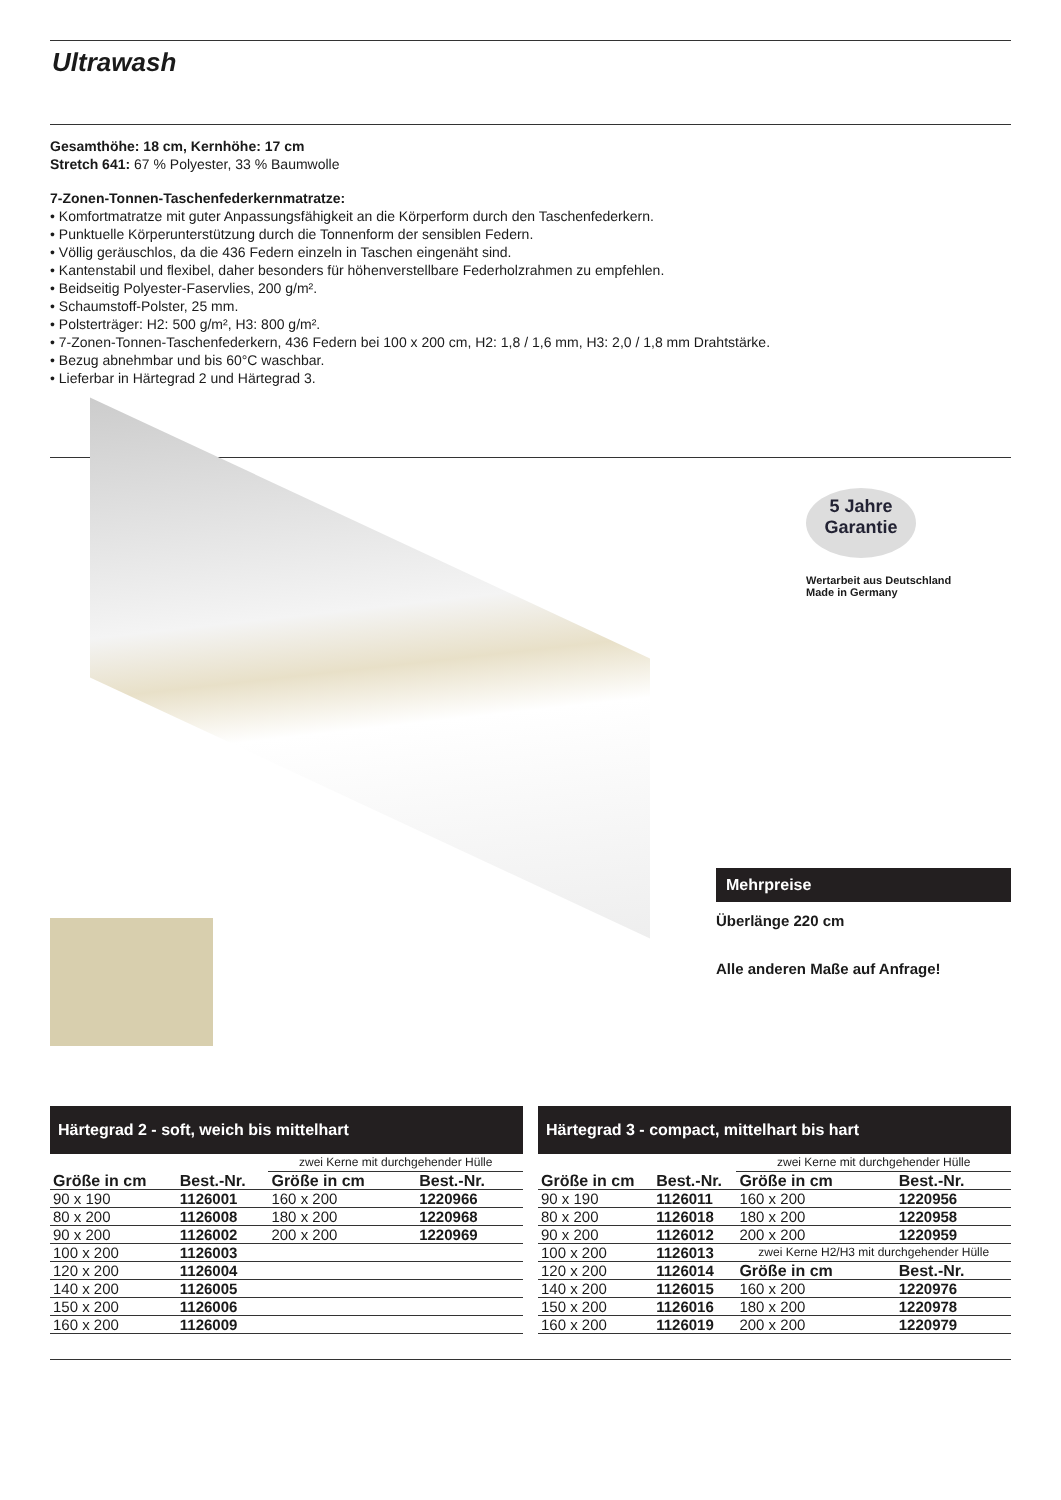Ultrawash
Gesamthöhe: 18 cm, Kernhöhe: 17 cm
Stretch 641: 67 % Polyester, 33 % Baumwolle
7-Zonen-Tonnen-Taschenfederkernmatratze:
• Komfortmatratze mit guter Anpassungsfähigkeit an die Körperform durch den Taschenfederkern.
• Punktuelle Körperunterstützung durch die Tonnenform der sensiblen Federn.
• Völlig geräuschlos, da die 436 Federn einzeln in Taschen eingenäht sind.
• Kantenstabil und flexibel, daher besonders für höhenverstellbare Federholzrahmen zu empfehlen.
• Beidseitig Polyester-Faservlies, 200 g/m².
• Schaumstoff-Polster, 25 mm.
• Polsterträger: H2: 500 g/m², H3: 800 g/m².
• 7-Zonen-Tonnen-Taschenfederkern, 436 Federn bei 100 x 200 cm, H2: 1,8 / 1,6 mm, H3: 2,0 / 1,8 mm Drahtstärke.
• Bezug abnehmbar und bis 60°C waschbar.
• Lieferbar in Härtegrad 2 und Härtegrad 3.
5 Jahre
Garantie
Wertarbeit aus Deutschland
Made in Germany
Mehrpreise
Überlänge 220 cm
Alle anderen Maße auf Anfrage!
Härtegrad 2 - soft, weich bis mittelhart
| | | zwei Kerne mit durchgehender Hülle | |
| Größe in cm | Best.-Nr. | Größe in cm | Best.-Nr. |
| 90 x 190 | 1126001 | 160 x 200 | 1220966 |
| 80 x 200 | 1126008 | 180 x 200 | 1220968 |
| 90 x 200 | 1126002 | 200 x 200 | 1220969 |
| 100 x 200 | 1126003 | | |
| 120 x 200 | 1126004 | | |
| 140 x 200 | 1126005 | | |
| 150 x 200 | 1126006 | | |
| 160 x 200 | 1126009 | | |
Härtegrad 3 - compact, mittelhart bis hart
| | | zwei Kerne mit durchgehender Hülle | |
| Größe in cm | Best.-Nr. | Größe in cm | Best.-Nr. |
| 90 x 190 | 1126011 | 160 x 200 | 1220956 |
| 80 x 200 | 1126018 | 180 x 200 | 1220958 |
| 90 x 200 | 1126012 | 200 x 200 | 1220959 |
| 100 x 200 | 1126013 | zwei Kerne H2/H3 mit durchgehender Hülle | |
| 120 x 200 | 1126014 | Größe in cm | Best.-Nr. |
| 140 x 200 | 1126015 | 160 x 200 | 1220976 |
| 150 x 200 | 1126016 | 180 x 200 | 1220978 |
| 160 x 200 | 1126019 | 200 x 200 | 1220979 |